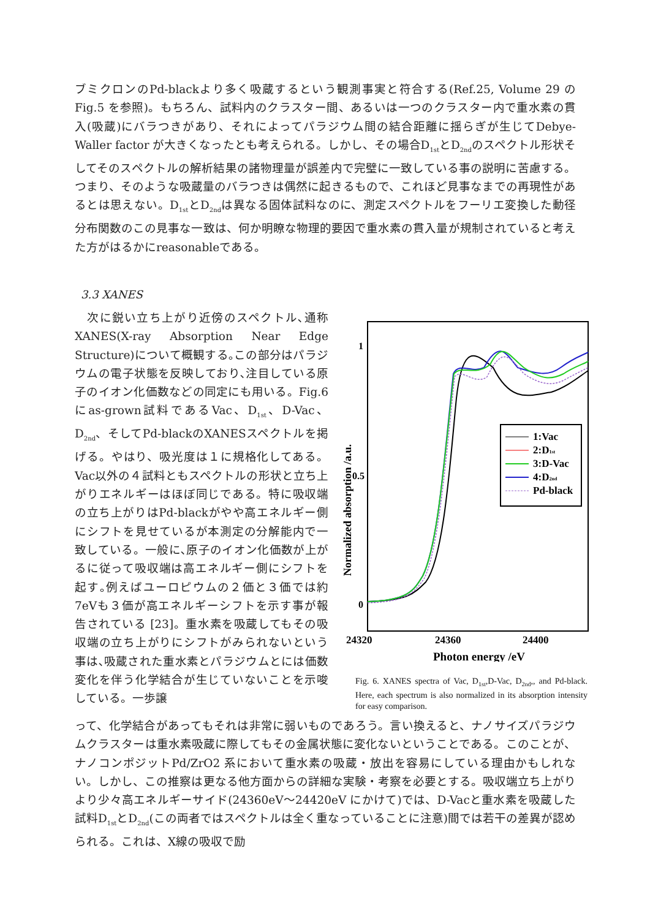ブミクロンのPd-blackより多く吸蔵するという観測事実と符合する(Ref.25, Volume 29 のFig.5 を参照)。もちろん、試料内のクラスター間、あるいは一つのクラスター内で重水素の貫入(吸蔵)にバラつきがあり、それによってパラジウム間の結合距離に揺らぎが生じてDebye-Waller factor が大きくなったとも考えられる。しかし、その場合D<sub>1st</sub>とD<sub>2nd</sub>のスペクトル形状そしてそのスペクトルの解析結果の諸物理量が誤差内で完璧に一致している事の説明に苦慮する。つまり、そのような吸蔵量のバラつきは偶然に起きるもので、これほど見事なまでの再現性があるとは思えない。D<sub>1st</sub>とD<sub>2nd</sub>は異なる固体試料なのに、測定スペクトルをフーリエ変換した動径分布関数のこの見事な一致は、何か明瞭な物理的要因で重水素の貫入量が規制されていると考えた方がはるかにreasonableである。
3.3 XANES
　次に鋭い立ち上がり近傍のスペクトル､通称 XANES(X-ray Absorption Near Edge Structure)について概観する｡この部分はパラジウムの電子状態を反映しており､注目している原子のイオン化価数などの同定にも用いる。Fig.6 にas-grown試料であるVac、D<sub>1st</sub>、D-Vac、D<sub>2nd</sub>、そしてPd-blackのXANESスペクトルを掲げる。やはり、吸光度は１に規格化してある。Vac以外の４試料ともスペクトルの形状と立ち上がりエネルギーはほぼ同じである。特に吸収端の立ち上がりはPd-blackがやや高エネルギー側にシフトを見せているが本測定の分解能内で一致している。一般に､原子のイオン化価数が上がるに従って吸収端は高エネルギー側にシフトを起す｡例えばユーロピウムの２価と３価では約7eVも３価が高エネルギーシフトを示す事が報告されている [23]。重水素を吸蔵してもその吸収端の立ち上がりにシフトがみられないという事は､吸蔵された重水素とパラジウムとには価数変化を伴う化学結合が生じていないことを示唆している。一歩譲
1
0.5
0
24320
24360
24400
Photon energy /eV
Normalized absorption /a.u.
1:Vac
2:D1st
3:D-Vac
4:D2nd
Pd-black
Fig. 6. XANES spectra of Vac, D<sub>1st</sub>,D-Vac, D<sub>2nd</sub>,, and Pd-black. Here, each spectrum is also normalized in its absorption intensity for easy comparison.
って、化学結合があってもそれは非常に弱いものであろう。言い換えると、ナノサイズパラジウムクラスターは重水素吸蔵に際してもその金属状態に変化ないということである。このことが、ナノコンポジットPd/ZrO2 系において重水素の吸蔵・放出を容易にしている理由かもしれない。しかし、この推察は更なる他方面からの詳細な実験・考察を必要とする。吸収端立ち上がりより少々高エネルギーサイド(24360eV～24420eV にかけて)では、D-Vacと重水素を吸蔵した試料D<sub>1st</sub>とD<sub>2nd</sub>(この両者ではスペクトルは全く重なっていることに注意)間では若干の差異が認められる。これは、X線の吸収で励